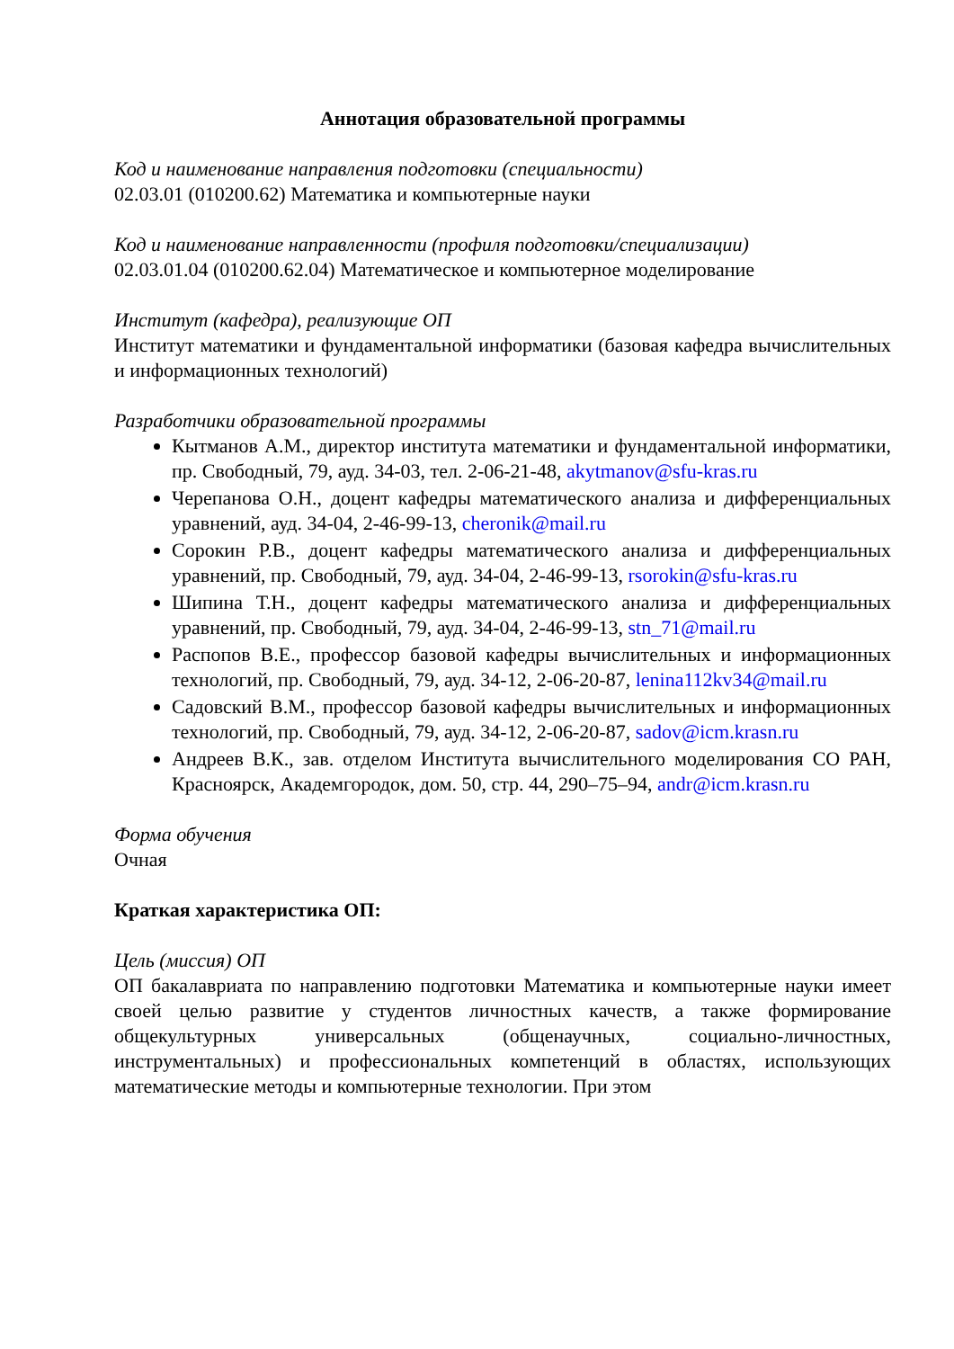Аннотация образовательной программы
Код и наименование направления подготовки (специальности)
02.03.01 (010200.62) Математика и компьютерные науки
Код и наименование направленности (профиля подготовки/специализации)
02.03.01.04 (010200.62.04) Математическое и компьютерное моделирование
Институт (кафедра), реализующие ОП
Институт математики и фундаментальной информатики (базовая кафедра вычислительных и информационных технологий)
Разработчики образовательной программы
Кытманов А.М., директор института математики и фундаментальной информатики, пр. Свободный, 79, ауд. 34-03, тел. 2-06-21-48, akytmanov@sfu-kras.ru
Черепанова О.Н., доцент кафедры математического анализа и дифференциальных уравнений, ауд. 34-04, 2-46-99-13, cheronik@mail.ru
Сорокин Р.В., доцент кафедры математического анализа и дифференциальных уравнений, пр. Свободный, 79, ауд. 34-04, 2-46-99-13, rsorokin@sfu-kras.ru
Шипина Т.Н., доцент кафедры математического анализа и дифференциальных уравнений, пр. Свободный, 79, ауд. 34-04, 2-46-99-13, stn_71@mail.ru
Распопов В.Е., профессор базовой кафедры вычислительных и информационных технологий, пр. Свободный, 79, ауд. 34-12, 2-06-20-87, lenina112kv34@mail.ru
Садовский В.М., профессор базовой кафедры вычислительных и информационных технологий, пр. Свободный, 79, ауд. 34-12, 2-06-20-87, sadov@icm.krasn.ru
Андреев В.К., зав. отделом Института вычислительного моделирования СО РАН, Красноярск, Академгородок, дом. 50, стр. 44, 290–75–94, andr@icm.krasn.ru
Форма обучения
Очная
Краткая характеристика ОП:
Цель (миссия) ОП
ОП бакалавриата по направлению подготовки Математика и компьютерные науки имеет своей целью развитие у студентов личностных качеств, а также формирование общекультурных универсальных (общенаучных, социально-личностных, инструментальных) и профессиональных компетенций в областях, использующих математические методы и компьютерные технологии. При этом